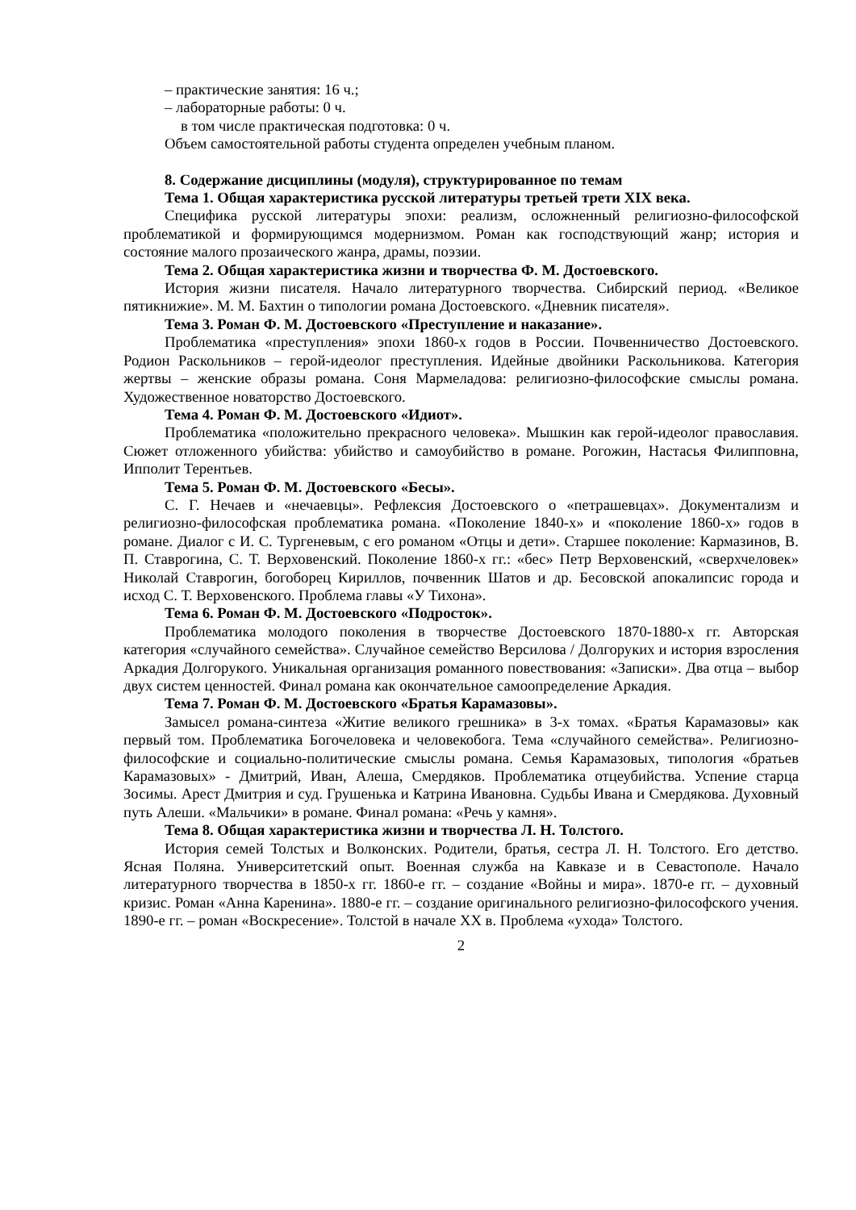– практические занятия: 16 ч.;
– лабораторные работы: 0 ч.
в том числе практическая подготовка: 0 ч.
Объем самостоятельной работы студента определен учебным планом.
8. Содержание дисциплины (модуля), структурированное по темам
Тема 1. Общая характеристика русской литературы третьей трети XIX века.
Специфика русской литературы эпохи: реализм, осложненный религиозно-философской проблематикой и формирующимся модернизмом. Роман как господствующий жанр; история и состояние малого прозаического жанра, драмы, поэзии.
Тема 2. Общая характеристика жизни и творчества Ф. М. Достоевского.
История жизни писателя. Начало литературного творчества. Сибирский период. «Великое пятикнижие». М. М. Бахтин о типологии романа Достоевского. «Дневник писателя».
Тема 3. Роман Ф. М. Достоевского «Преступление и наказание».
Проблематика «преступления» эпохи 1860-х годов в России. Почвенничество Достоевского. Родион Раскольников – герой-идеолог преступления. Идейные двойники Раскольникова. Категория жертвы – женские образы романа. Соня Мармеладова: религиозно-философские смыслы романа. Художественное новаторство Достоевского.
Тема 4. Роман Ф. М. Достоевского «Идиот».
Проблематика «положительно прекрасного человека». Мышкин как герой-идеолог православия. Сюжет отложенного убийства: убийство и самоубийство в романе. Рогожин, Настасья Филипповна, Ипполит Терентьев.
Тема 5. Роман Ф. М. Достоевского «Бесы».
С. Г. Нечаев и «нечаевцы». Рефлексия Достоевского о «петрашевцах». Документализм и религиозно-философская проблематика романа. «Поколение 1840-х» и «поколение 1860-х» годов в романе. Диалог с И. С. Тургеневым, с его романом «Отцы и дети». Старшее поколение: Кармазинов, В. П. Ставрогина, С. Т. Верховенский. Поколение 1860-х гг.: «бес» Петр Верховенский, «сверхчеловек» Николай Ставрогин, богоборец Кириллов, почвенник Шатов и др. Бесовской апокалипсис города и исход С. Т. Верховенского. Проблема главы «У Тихона».
Тема 6. Роман Ф. М. Достоевского «Подросток».
Проблематика молодого поколения в творчестве Достоевского 1870-1880-х гг. Авторская категория «случайного семейства». Случайное семейство Версилова / Долгоруких и история взросления Аркадия Долгорукого. Уникальная организация романного повествования: «Записки». Два отца – выбор двух систем ценностей. Финал романа как окончательное самоопределение Аркадия.
Тема 7. Роман Ф. М. Достоевского «Братья Карамазовы».
Замысел романа-синтеза «Житие великого грешника» в 3-х томах. «Братья Карамазовы» как первый том. Проблематика Богочеловека и человекобога. Тема «случайного семейства». Религиозно-философские и социально-политические смыслы романа. Семья Карамазовых, типология «братьев Карамазовых» - Дмитрий, Иван, Алеша, Смердяков. Проблематика отцеубийства. Успение старца Зосимы. Арест Дмитрия и суд. Грушенька и Катрина Ивановна. Судьбы Ивана и Смердякова. Духовный путь Алеши. «Мальчики» в романе. Финал романа: «Речь у камня».
Тема 8. Общая характеристика жизни и творчества Л. Н. Толстого.
История семей Толстых и Волконских. Родители, братья, сестра Л. Н. Толстого. Его детство. Ясная Поляна. Университетский опыт. Военная служба на Кавказе и в Севастополе. Начало литературного творчества в 1850-х гг. 1860-е гг. – создание «Войны и мира». 1870-е гг. – духовный кризис. Роман «Анна Каренина». 1880-е гг. – создание оригинального религиозно-философского учения. 1890-е гг. – роман «Воскресение». Толстой в начале XX в. Проблема «ухода» Толстого.
2